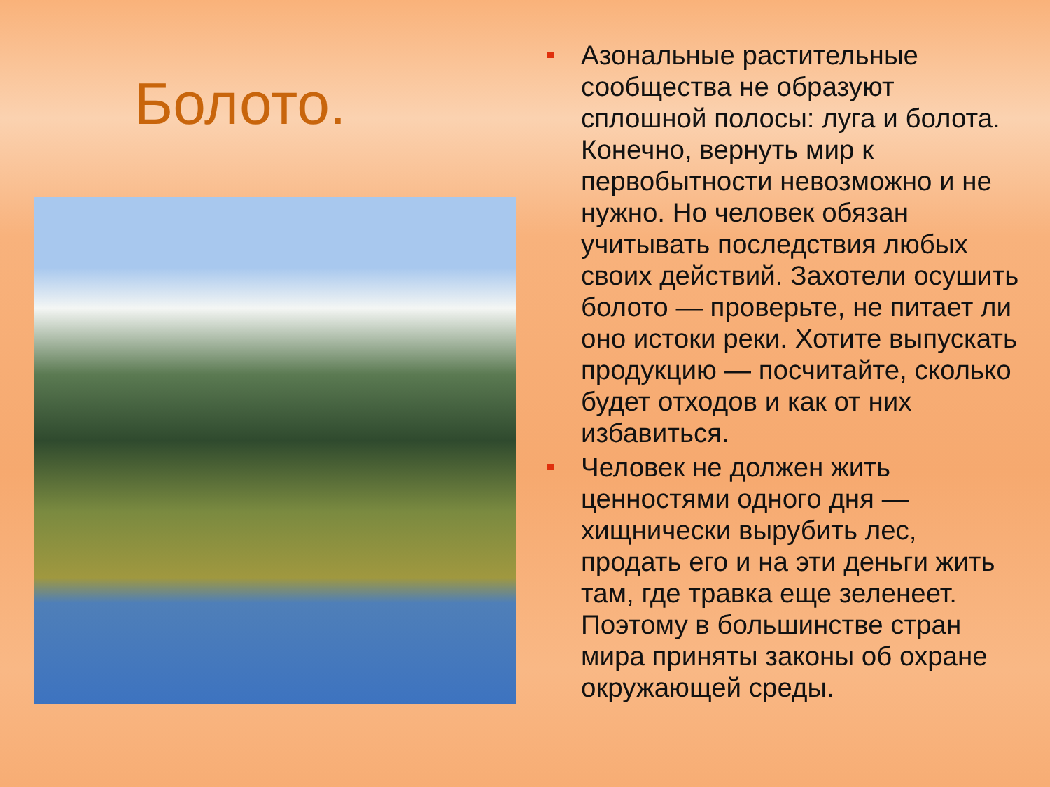Болото.
Азональные растительные сообщества не образуют сплошной полосы: луга и болота. Конечно, вернуть мир к первобытности невозможно и не нужно. Но человек обязан учитывать последствия любых своих действий. Захотели осушить болото — проверьте, не питает ли оно истоки реки. Хотите выпускать продукцию — посчитайте, сколько будет отходов и как от них избавиться.
Человек не должен жить ценностями одного дня — хищнически вырубить лес, продать его и на эти деньги жить там, где травка еще зеленеет. Поэтому в большинстве стран мира приняты законы об охране окружающей среды.